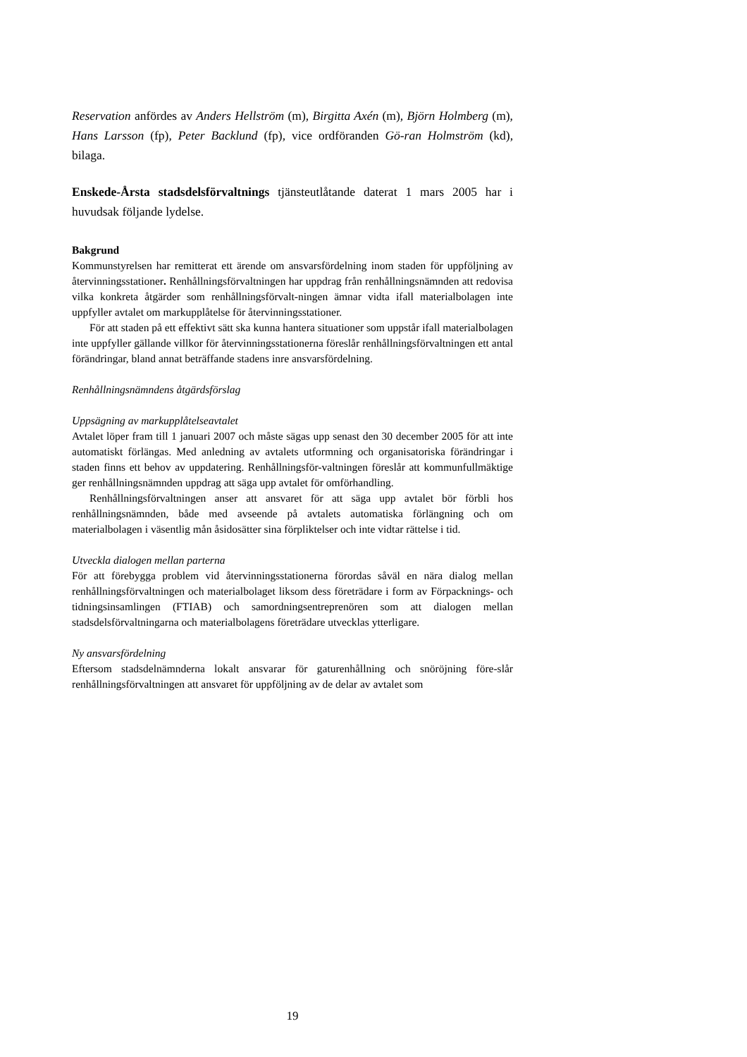Reservation anfördes av Anders Hellström (m), Birgitta Axén (m), Björn Holmberg (m), Hans Larsson (fp), Peter Backlund (fp), vice ordföranden Gö-ran Holmström (kd), bilaga.
Enskede-Årsta stadsdelsförvaltnings tjänsteutlåtande daterat 1 mars 2005 har i huvudsak följande lydelse.
Bakgrund
Kommunstyrelsen har remitterat ett ärende om ansvarsfördelning inom staden för uppföljning av återvinningsstationer. Renhållningsförvaltningen har uppdrag från renhållningsnämnden att redovisa vilka konkreta åtgärder som renhållningsförvalt-ningen ämnar vidta ifall materialbolagen inte uppfyller avtalet om markupplåtelse för återvinningsstationer.
För att staden på ett effektivt sätt ska kunna hantera situationer som uppstår ifall materialbolagen inte uppfyller gällande villkor för återvinningsstationerna föreslår renhållningsförvaltningen ett antal förändringar, bland annat beträffande stadens inre ansvarsfördelning.
Renhållningsnämndens åtgärdsförslag
Uppsägning av markupplåtelseavtalet
Avtalet löper fram till 1 januari 2007 och måste sägas upp senast den 30 december 2005 för att inte automatiskt förlängas. Med anledning av avtalets utformning och organisatoriska förändringar i staden finns ett behov av uppdatering. Renhållningsför-valtningen föreslår att kommunfullmäktige ger renhållningsnämnden uppdrag att säga upp avtalet för omförhandling.
Renhållningsförvaltningen anser att ansvaret för att säga upp avtalet bör förbli hos renhållningsnämnden, både med avseende på avtalets automatiska förlängning och om materialbolagen i väsentlig mån åsidosätter sina förpliktelser och inte vidtar rättelse i tid.
Utveckla dialogen mellan parterna
För att förebygga problem vid återvinningsstationerna förordas såväl en nära dialog mellan renhållningsförvaltningen och materialbolaget liksom dess företrädare i form av Förpacknings- och tidningsinsamlingen (FTIAB) och samordningsentreprenören som att dialogen mellan stadsdelsförvaltningarna och materialbolagens företrädare utvecklas ytterligare.
Ny ansvarsfördelning
Eftersom stadsdelnämnderna lokalt ansvarar för gaturenhållning och snöröjning före-slår renhållningsförvaltningen att ansvaret för uppföljning av de delar av avtalet som
19